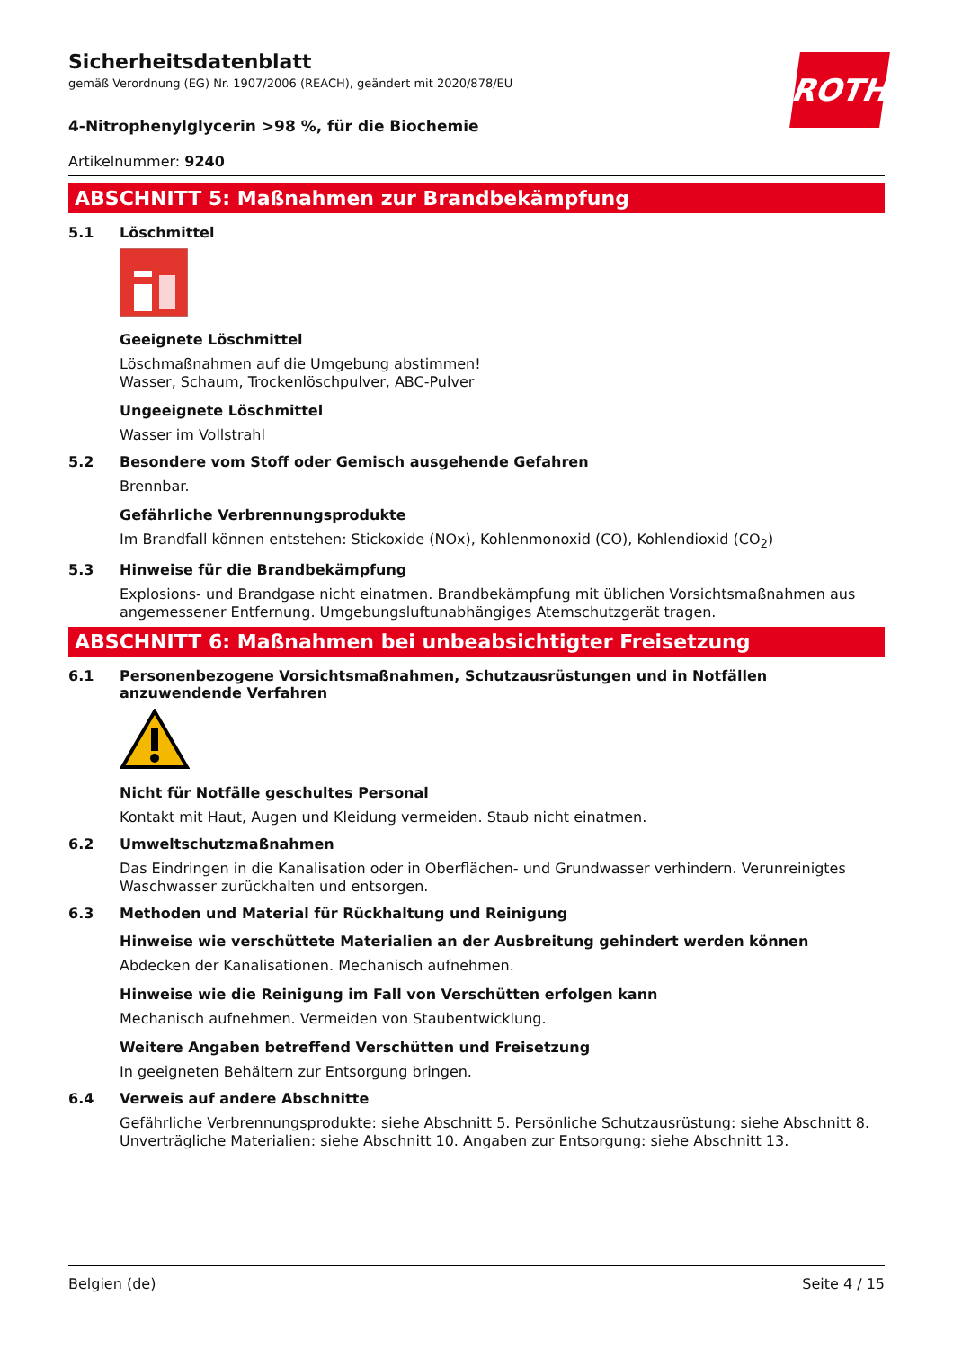ROTH
Sicherheitsdatenblatt
gemäß Verordnung (EG) Nr. 1907/2006 (REACH), geändert mit 2020/878/EU
4-Nitrophenylglycerin >98 %, für die Biochemie
Artikelnummer: 9240
ABSCHNITT 5: Maßnahmen zur Brandbekämpfung
5.1 Löschmittel
Geeignete Löschmittel
Löschmaßnahmen auf die Umgebung abstimmen!
Wasser, Schaum, Trockenlöschpulver, ABC-Pulver
Ungeeignete Löschmittel
Wasser im Vollstrahl
5.2 Besondere vom Stoff oder Gemisch ausgehende Gefahren
Brennbar.
Gefährliche Verbrennungsprodukte
Im Brandfall können entstehen: Stickoxide (NOx), Kohlenmonoxid (CO), Kohlendioxid (CO<sub>2</sub>)
5.3 Hinweise für die Brandbekämpfung
Explosions- und Brandgase nicht einatmen. Brandbekämpfung mit üblichen Vorsichtsmaßnahmen aus angemessener Entfernung. Umgebungsluftunabhängiges Atemschutzgerät tragen.
ABSCHNITT 6: Maßnahmen bei unbeabsichtigter Freisetzung
6.1 Personenbezogene Vorsichtsmaßnahmen, Schutzausrüstungen und in Notfällen anzuwendende Verfahren
Nicht für Notfälle geschultes Personal
Kontakt mit Haut, Augen und Kleidung vermeiden. Staub nicht einatmen.
6.2 Umweltschutzmaßnahmen
Das Eindringen in die Kanalisation oder in Oberflächen- und Grundwasser verhindern. Verunreinigtes Waschwasser zurückhalten und entsorgen.
6.3 Methoden und Material für Rückhaltung und Reinigung
Hinweise wie verschüttete Materialien an der Ausbreitung gehindert werden können
Abdecken der Kanalisationen. Mechanisch aufnehmen.
Hinweise wie die Reinigung im Fall von Verschütten erfolgen kann
Mechanisch aufnehmen. Vermeiden von Staubentwicklung.
Weitere Angaben betreffend Verschütten und Freisetzung
In geeigneten Behältern zur Entsorgung bringen.
6.4 Verweis auf andere Abschnitte
Gefährliche Verbrennungsprodukte: siehe Abschnitt 5. Persönliche Schutzausrüstung: siehe Abschnitt 8. Unverträgliche Materialien: siehe Abschnitt 10. Angaben zur Entsorgung: siehe Abschnitt 13.
Belgien (de) Seite 4 / 15